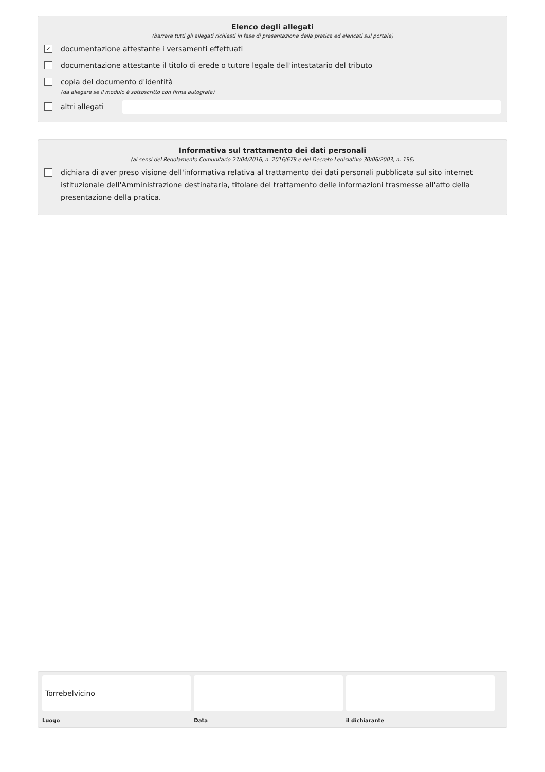Elenco degli allegati
(barrare tutti gli allegati richiesti in fase di presentazione della pratica ed elencati sul portale)
✓ documentazione attestante i versamenti effettuati
documentazione attestante il titolo di erede o tutore legale dell'intestatario del tributo
copia del documento d'identità
(da allegare se il modulo è sottoscritto con firma autografa)
altri allegati
Informativa sul trattamento dei dati personali
(ai sensi del Regolamento Comunitario 27/04/2016, n. 2016/679 e del Decreto Legislativo 30/06/2003, n. 196)
dichiara di aver preso visione dell'informativa relativa al trattamento dei dati personali pubblicata sul sito internet istituzionale dell'Amministrazione destinataria, titolare del trattamento delle informazioni trasmesse all'atto della presentazione della pratica.
Torrebelvicino
Luogo
Data il dichiarante